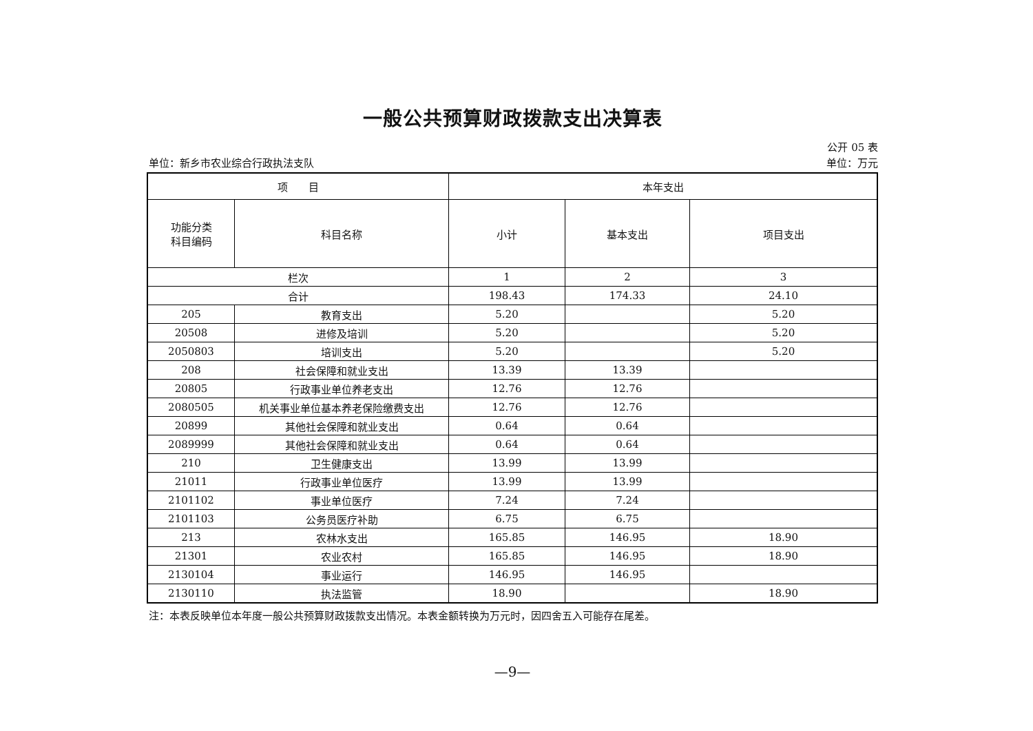一般公共预算财政拨款支出决算表
公开 05 表
单位：新乡市农业综合行政执法支队 单位：万元
| 项 目 | | 本年支出 | | |
| --- | --- | --- | --- | --- |
| 功能分类 科目编码 | 科目名称 | 小计 | 基本支出 | 项目支出 |
| 栏次 | | 1 | 2 | 3 |
| 合计 | | 198.43 | 174.33 | 24.10 |
| 205 | 教育支出 | 5.20 | | 5.20 |
| 20508 | 进修及培训 | 5.20 | | 5.20 |
| 2050803 | 培训支出 | 5.20 | | 5.20 |
| 208 | 社会保障和就业支出 | 13.39 | 13.39 | |
| 20805 | 行政事业单位养老支出 | 12.76 | 12.76 | |
| 2080505 | 机关事业单位基本养老保险缴费支出 | 12.76 | 12.76 | |
| 20899 | 其他社会保障和就业支出 | 0.64 | 0.64 | |
| 2089999 | 其他社会保障和就业支出 | 0.64 | 0.64 | |
| 210 | 卫生健康支出 | 13.99 | 13.99 | |
| 21011 | 行政事业单位医疗 | 13.99 | 13.99 | |
| 2101102 | 事业单位医疗 | 7.24 | 7.24 | |
| 2101103 | 公务员医疗补助 | 6.75 | 6.75 | |
| 213 | 农林水支出 | 165.85 | 146.95 | 18.90 |
| 21301 | 农业农村 | 165.85 | 146.95 | 18.90 |
| 2130104 | 事业运行 | 146.95 | 146.95 | |
| 2130110 | 执法监管 | 18.90 | | 18.90 |
注：本表反映单位本年度一般公共预算财政拨款支出情况。本表金额转换为万元时，因四舍五入可能存在尾差。
—9—